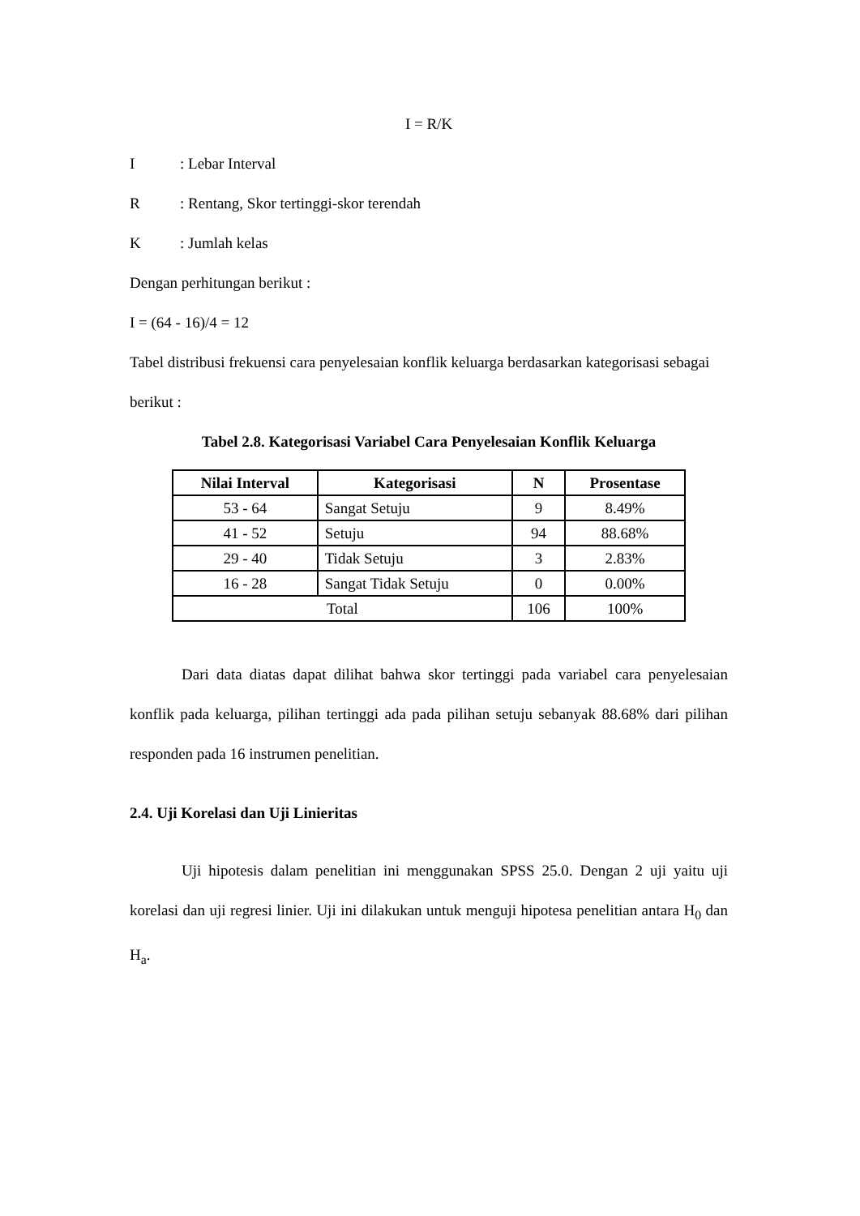I = R/K
I: Lebar Interval
R: Rentang, Skor tertinggi-skor terendah
K: Jumlah kelas
Dengan perhitungan berikut :
I = (64 - 16)/4 = 12
Tabel distribusi frekuensi cara penyelesaian konflik keluarga berdasarkan kategorisasi sebagai berikut :
Tabel 2.8. Kategorisasi Variabel Cara Penyelesaian Konflik Keluarga
| Nilai Interval | Kategorisasi | N | Prosentase |
| --- | --- | --- | --- |
| 53 - 64 | Sangat Setuju | 9 | 8.49% |
| 41 - 52 | Setuju | 94 | 88.68% |
| 29 - 40 | Tidak Setuju | 3 | 2.83% |
| 16 - 28 | Sangat Tidak Setuju | 0 | 0.00% |
| Total | | 106 | 100% |
Dari data diatas dapat dilihat bahwa skor tertinggi pada variabel cara penyelesaian konflik pada keluarga, pilihan tertinggi ada pada pilihan setuju sebanyak 88.68% dari pilihan responden pada 16 instrumen penelitian.
2.4. Uji Korelasi dan Uji Linieritas
Uji hipotesis dalam penelitian ini menggunakan SPSS 25.0. Dengan 2 uji yaitu uji korelasi dan uji regresi linier. Uji ini dilakukan untuk menguji hipotesa penelitian antara H<sub>0</sub> dan H<sub>a</sub>.